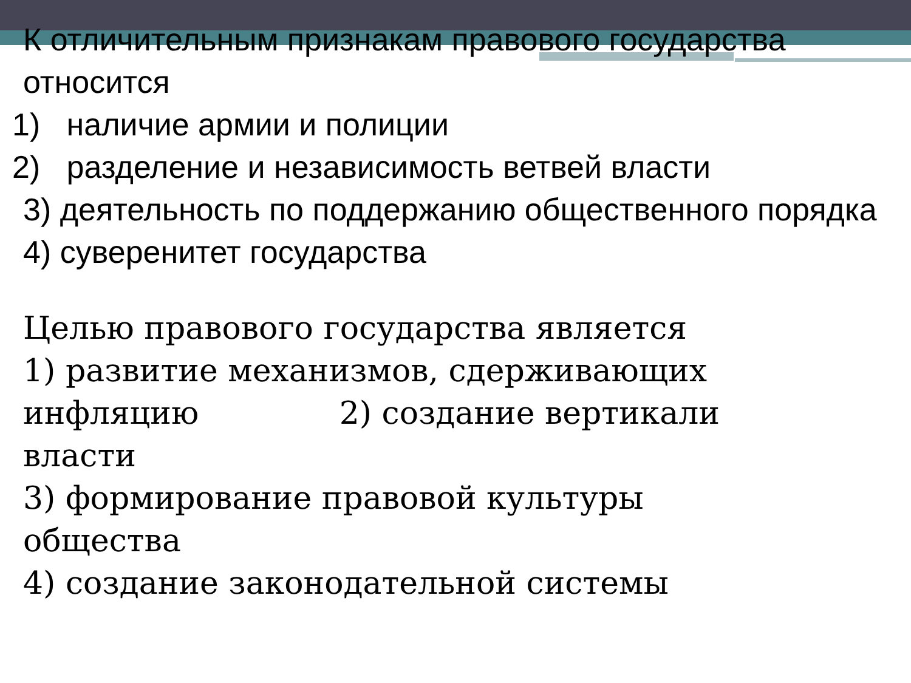К отличительным признакам правового государства относится
1) наличие армии и полиции
2) разделение и независимость ветвей власти
3) деятельность по поддержанию общественного порядка
4) суверенитет государства
Целью правового государства является
1) развитие механизмов, сдерживающих инфляцию 2) создание вертикали власти
3) формирование правовой культуры общества
4) создание законодательной системы